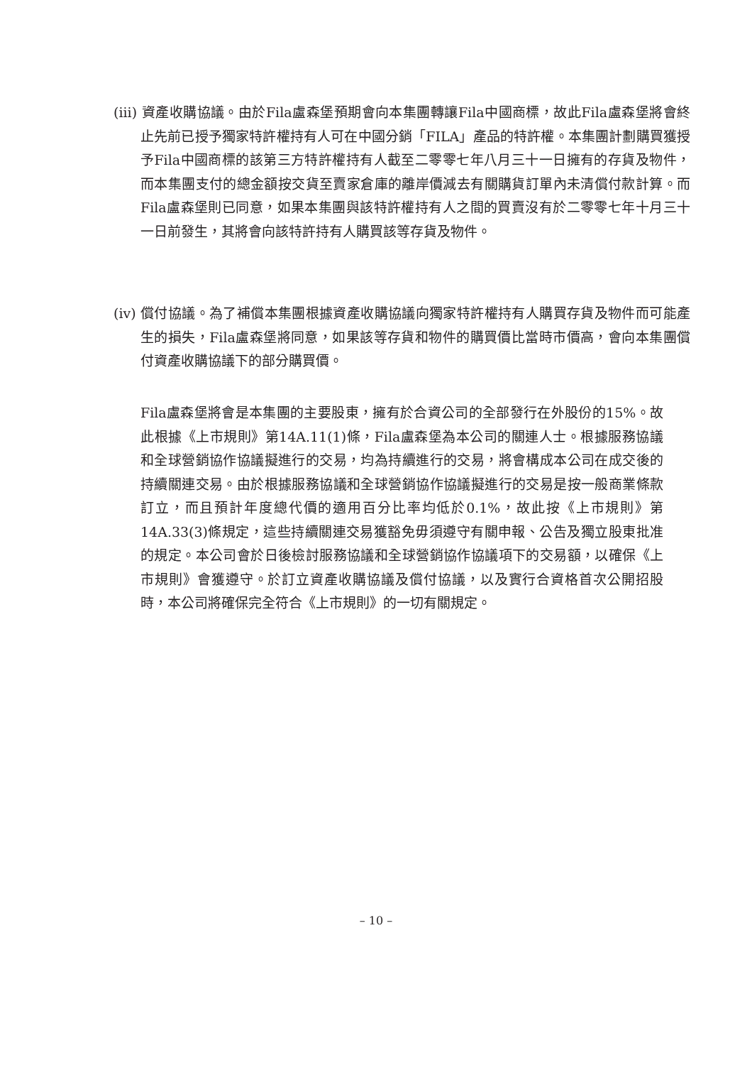(iii) 資產收購協議。由於Fila盧森堡預期會向本集團轉讓Fila中國商標，故此Fila盧森堡將會終止先前已授予獨家特許權持有人可在中國分銷「FILA」產品的特許權。本集團計劃購買獲授予Fila中國商標的該第三方特許權持有人截至二零零七年八月三十一日擁有的存貨及物件，而本集團支付的總金額按交貨至賣家倉庫的離岸價減去有關購貨訂單內未清償付款計算。而Fila盧森堡則已同意，如果本集團與該特許權持有人之間的買賣沒有於二零零七年十月三十一日前發生，其將會向該特許持有人購買該等存貨及物件。
(iv) 償付協議。為了補償本集團根據資產收購協議向獨家特許權持有人購買存貨及物件而可能產生的損失，Fila盧森堡將同意，如果該等存貨和物件的購買價比當時市價高，會向本集團償付資產收購協議下的部分購買價。
Fila盧森堡將會是本集團的主要股東，擁有於合資公司的全部發行在外股份的15%。故此根據《上市規則》第14A.11(1)條，Fila盧森堡為本公司的關連人士。根據服務協議和全球營銷協作協議擬進行的交易，均為持續進行的交易，將會構成本公司在成交後的持續關連交易。由於根據服務協議和全球營銷協作協議擬進行的交易是按一般商業條款訂立，而且預計年度總代價的適用百分比率均低於0.1%，故此按《上市規則》第14A.33(3)條規定，這些持續關連交易獲豁免毋須遵守有關申報、公告及獨立股東批准的規定。本公司會於日後檢討服務協議和全球營銷協作協議項下的交易額，以確保《上市規則》會獲遵守。於訂立資產收購協議及償付協議，以及實行合資格首次公開招股時，本公司將確保完全符合《上市規則》的一切有關規定。
– 10 –